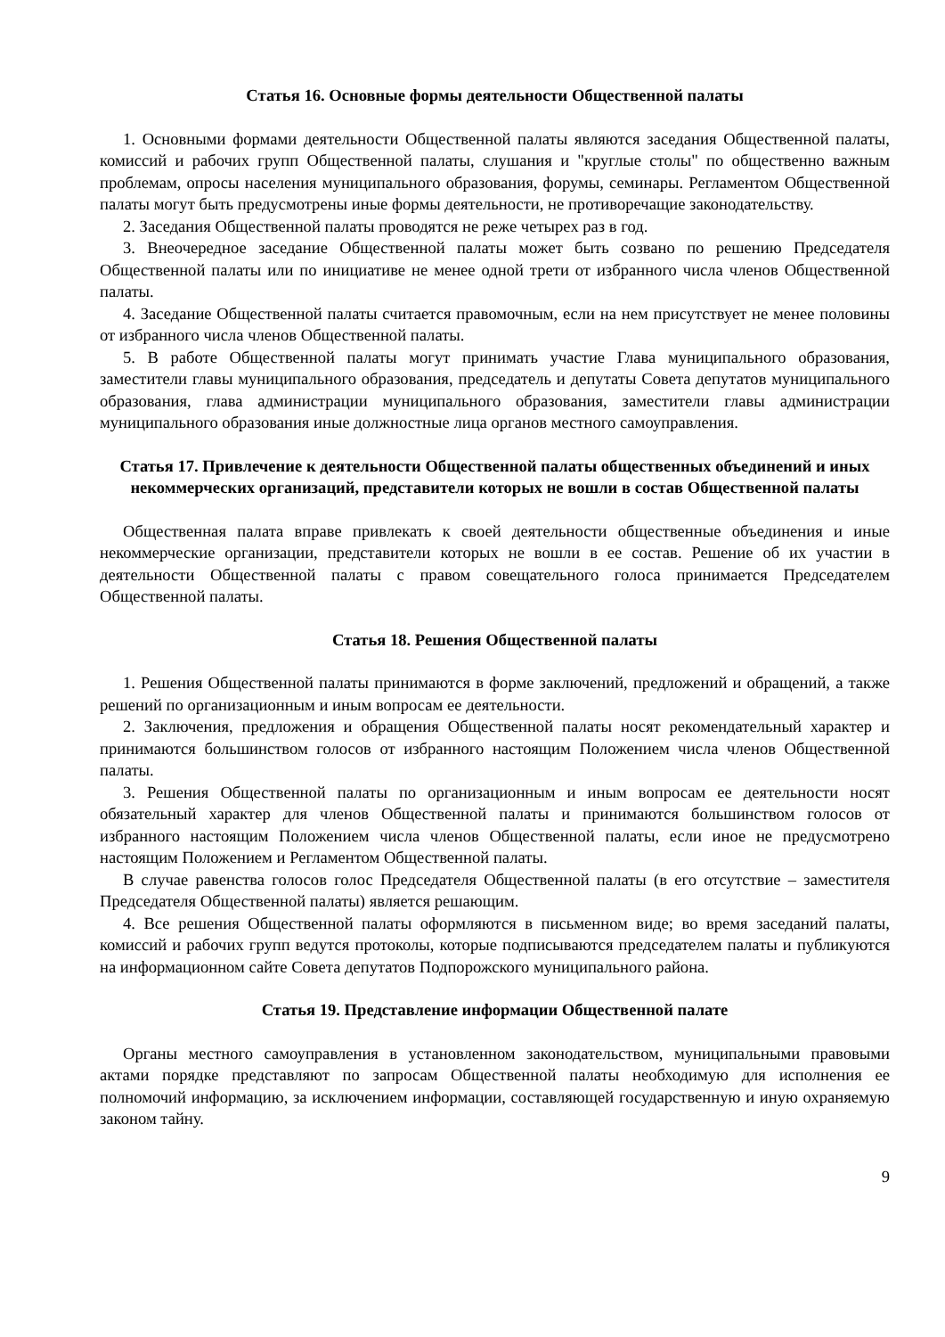Статья 16. Основные формы деятельности Общественной палаты
1. Основными формами деятельности Общественной палаты являются заседания Общественной палаты, комиссий и рабочих групп Общественной палаты, слушания и "круглые столы" по общественно важным проблемам, опросы населения муниципального образования, форумы, семинары. Регламентом Общественной палаты могут быть предусмотрены иные формы деятельности, не противоречащие законодательству.
2. Заседания Общественной палаты проводятся не реже четырех раз в год.
3. Внеочередное заседание Общественной палаты может быть созвано по решению Председателя Общественной палаты или по инициативе не менее одной трети от избранного числа членов Общественной палаты.
4. Заседание Общественной палаты считается правомочным, если на нем присутствует не менее половины от избранного числа членов Общественной палаты.
5. В работе Общественной палаты могут принимать участие Глава муниципального образования, заместители главы муниципального образования, председатель и депутаты Совета депутатов муниципального образования, глава администрации муниципального образования, заместители главы администрации муниципального образования иные должностные лица органов местного самоуправления.
Статья 17. Привлечение к деятельности Общественной палаты общественных объединений и иных некоммерческих организаций, представители которых не вошли в состав Общественной палаты
Общественная палата вправе привлекать к своей деятельности общественные объединения и иные некоммерческие организации, представители которых не вошли в ее состав. Решение об их участии в деятельности Общественной палаты с правом совещательного голоса принимается Председателем Общественной палаты.
Статья 18. Решения Общественной палаты
1. Решения Общественной палаты принимаются в форме заключений, предложений и обращений, а также решений по организационным и иным вопросам ее деятельности.
2. Заключения, предложения и обращения Общественной палаты носят рекомендательный характер и принимаются большинством голосов от избранного настоящим Положением числа членов Общественной палаты.
3. Решения Общественной палаты по организационным и иным вопросам ее деятельности носят обязательный характер для членов Общественной палаты и принимаются большинством голосов от избранного настоящим Положением числа членов Общественной палаты, если иное не предусмотрено настоящим Положением и Регламентом Общественной палаты.
В случае равенства голосов голос Председателя Общественной палаты (в его отсутствие – заместителя Председателя Общественной палаты) является решающим.
4. Все решения Общественной палаты оформляются в письменном виде; во время заседаний палаты, комиссий и рабочих групп ведутся протоколы, которые подписываются председателем палаты и публикуются на информационном сайте Совета депутатов Подпорожского муниципального района.
Статья 19. Представление информации Общественной палате
Органы местного самоуправления в установленном законодательством, муниципальными правовыми актами порядке представляют по запросам Общественной палаты необходимую для исполнения ее полномочий информацию, за исключением информации, составляющей государственную и иную охраняемую законом тайну.
9